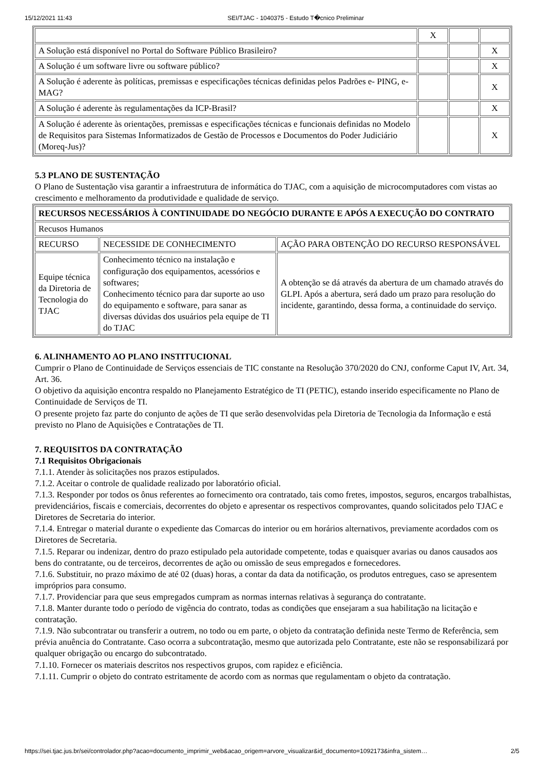15/12/2021 11:43 SEI/TJAC - 1040375 - Estudo T�cnico Preliminar
| | X | | |
| A Solução está disponível no Portal do Software Público Brasileiro? | | | X |
| A Solução é um software livre ou software público? | | | X |
| A Solução é aderente às políticas, premissas e especificações técnicas definidas pelos Padrões e- PING, e-MAG? | | | X |
| A Solução é aderente às regulamentações da ICP-Brasil? | | | X |
| A Solução é aderente às orientações, premissas e especificações técnicas e funcionais definidas no Modelo de Requisitos para Sistemas Informatizados de Gestão de Processos e Documentos do Poder Judiciário (Moreq-Jus)? | | | X |
5.3 PLANO DE SUSTENTAÇÃO
O Plano de Sustentação visa garantir a infraestrutura de informática do TJAC, com a aquisição de microcomputadores com vistas ao crescimento e melhoramento da produtividade e qualidade de serviço.
| RECURSOS NECESSÁRIOS À CONTINUIDADE DO NEGÓCIO DURANTE E APÓS A EXECUÇÃO DO CONTRATO | | |
| Recusos Humanos | | |
| RECURSO | NECESSIDE DE CONHECIMENTO | AÇÃO PARA OBTENÇÃO DO RECURSO RESPONSÁVEL |
| Equipe técnica da Diretoria de Tecnologia do TJAC | Conhecimento técnico na instalação e configuração dos equipamentos, acessórios e softwares; Conhecimento técnico para dar suporte ao uso do equipamento e software, para sanar as diversas dúvidas dos usuários pela equipe de TI do TJAC | A obtenção se dá através da abertura de um chamado através do GLPI. Após a abertura, será dado um prazo para resolução do incidente, garantindo, dessa forma, a continuidade do serviço. |
6. ALINHAMENTO AO PLANO INSTITUCIONAL
Cumprir o Plano de Continuidade de Serviços essenciais de TIC constante na Resolução 370/2020 do CNJ, conforme Caput IV, Art. 34, Art. 36.
O objetivo da aquisição encontra respaldo no Planejamento Estratégico de TI (PETIC), estando inserido especificamente no Plano de Continuidade de Serviços de TI.
O presente projeto faz parte do conjunto de ações de TI que serão desenvolvidas pela Diretoria de Tecnologia da Informação e está previsto no Plano de Aquisições e Contratações de TI.
7. REQUISITOS DA CONTRATAÇÃO
7.1 Requisitos Obrigacionais
7.1.1. Atender às solicitações nos prazos estipulados.
7.1.2. Aceitar o controle de qualidade realizado por laboratório oficial.
7.1.3. Responder por todos os ônus referentes ao fornecimento ora contratado, tais como fretes, impostos, seguros, encargos trabalhistas, previdenciários, fiscais e comerciais, decorrentes do objeto e apresentar os respectivos comprovantes, quando solicitados pelo TJAC e Diretores de Secretaria do interior.
7.1.4. Entregar o material durante o expediente das Comarcas do interior ou em horários alternativos, previamente acordados com os Diretores de Secretaria.
7.1.5. Reparar ou indenizar, dentro do prazo estipulado pela autoridade competente, todas e quaisquer avarias ou danos causados aos bens do contratante, ou de terceiros, decorrentes de ação ou omissão de seus empregados e fornecedores.
7.1.6. Substituir, no prazo máximo de até 02 (duas) horas, a contar da data da notificação, os produtos entregues, caso se apresentem impróprios para consumo.
7.1.7. Providenciar para que seus empregados cumpram as normas internas relativas à segurança do contratante.
7.1.8. Manter durante todo o período de vigência do contrato, todas as condições que ensejaram a sua habilitação na licitação e contratação.
7.1.9. Não subcontratar ou transferir a outrem, no todo ou em parte, o objeto da contratação definida neste Termo de Referência, sem prévia anuência do Contratante. Caso ocorra a subcontratação, mesmo que autorizada pelo Contratante, este não se responsabilizará por qualquer obrigação ou encargo do subcontratado.
7.1.10. Fornecer os materiais descritos nos respectivos grupos, com rapidez e eficiência.
7.1.11. Cumprir o objeto do contrato estritamente de acordo com as normas que regulamentam o objeto da contratação.
https://sei.tjac.jus.br/sei/controlador.php?acao=documento_imprimir_web&acao_origem=arvore_visualizar&id_documento=1092173&infra_sistem… 2/5